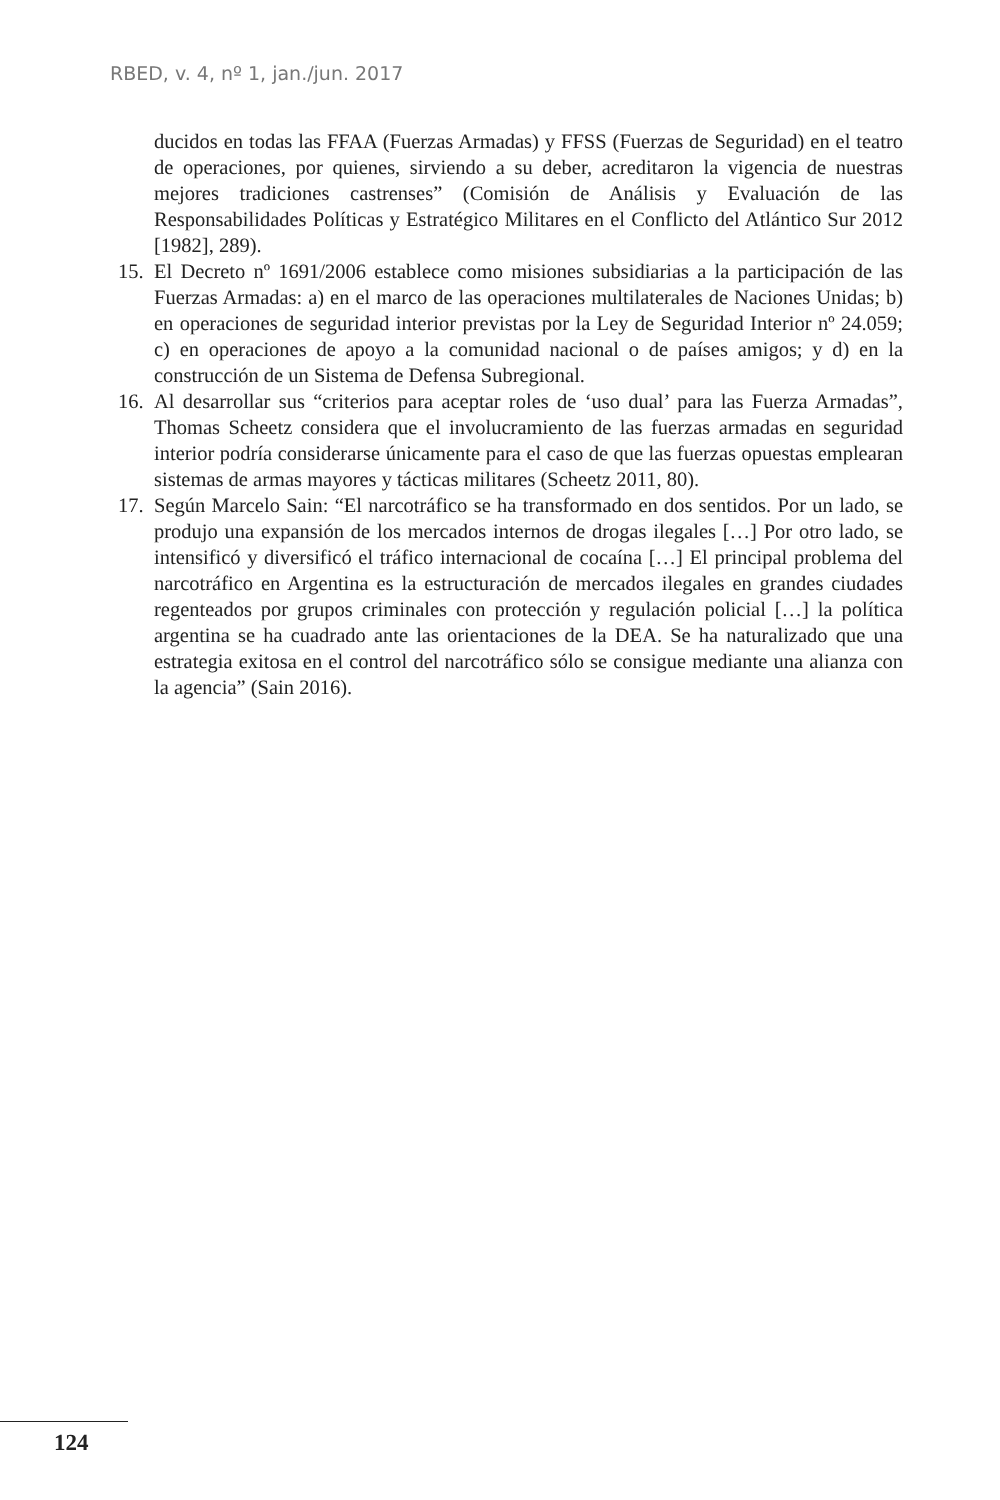RBED, v. 4, nº 1, jan./jun. 2017
ducidos en todas las FFAA (Fuerzas Armadas) y FFSS (Fuerzas de Seguridad) en el teatro de operaciones, por quienes, sirviendo a su deber, acreditaron la vigencia de nuestras mejores tradiciones castrenses” (Comisión de Análisis y Evaluación de las Responsabilidades Políticas y Estratégico Militares en el Conflicto del Atlántico Sur 2012 [1982], 289).
15. El Decreto nº 1691/2006 establece como misiones subsidiarias a la participación de las Fuerzas Armadas: a) en el marco de las operaciones multilaterales de Naciones Unidas; b) en operaciones de seguridad interior previstas por la Ley de Seguridad Interior nº 24.059; c) en operaciones de apoyo a la comunidad nacional o de países amigos; y d) en la construcción de un Sistema de Defensa Subregional.
16. Al desarrollar sus “criterios para aceptar roles de ‘uso dual’ para las Fuerza Armadas”, Thomas Scheetz considera que el involucramiento de las fuerzas armadas en seguridad interior podría considerarse únicamente para el caso de que las fuerzas opuestas emplearan sistemas de armas mayores y tácticas militares (Scheetz 2011, 80).
17. Según Marcelo Sain: “El narcotráfico se ha transformado en dos sentidos. Por un lado, se produjo una expansión de los mercados internos de drogas ilegales […] Por otro lado, se intensificó y diversificó el tráfico internacional de cocaína […] El principal problema del narcotráfico en Argentina es la estructuración de mercados ilegales en grandes ciudades regenteados por grupos criminales con protección y regulación policial […] la política argentina se ha cuadrado ante las orientaciones de la DEA. Se ha naturalizado que una estrategia exitosa en el control del narcotráfico sólo se consigue mediante una alianza con la agencia” (Sain 2016).
124